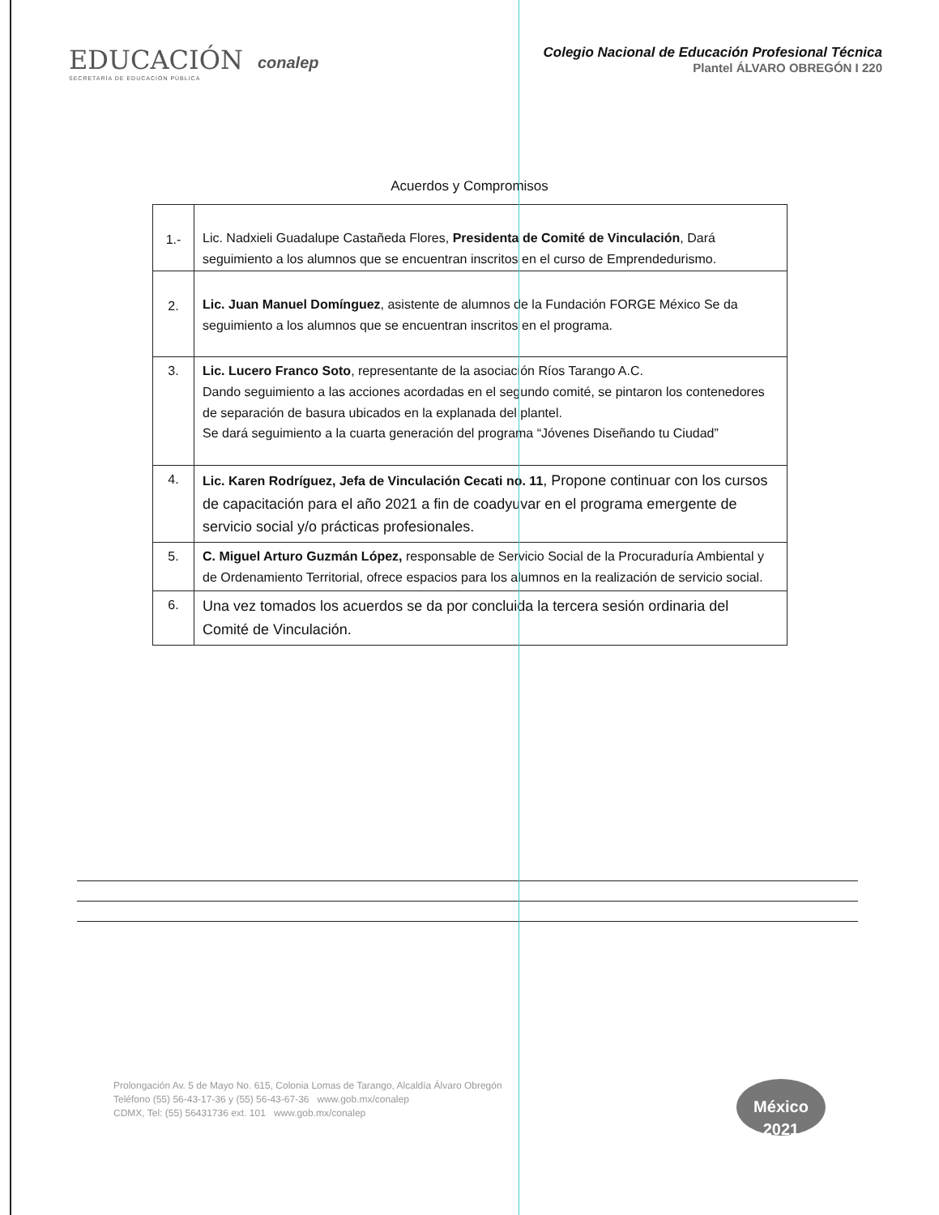EDUCACIÓN
SECRETARÍA DE EDUCACIÓN PÚBLICA
conalep
Colegio Nacional de Educación Profesional Técnica
Plantel ÁLVARO OBREGÓN I 220
Acuerdos y Compromisos
| 1.- | Lic. Nadxieli Guadalupe Castañeda Flores, Presidenta de Comité de Vinculación , Dará seguimiento a los alumnos que se encuentran inscritos en el curso de Emprendedurismo. |
| 2. | Lic. Juan Manuel Domínguez , asistente de alumnos de la Fundación FORGE México Se da seguimiento a los alumnos que se encuentran inscritos en el programa. |
| 3. | Lic. Lucero Franco Soto , representante de la asociación Ríos Tarango A.C. Dando seguimiento a las acciones acordadas en el segundo comité, se pintaron los contenedores de separación de basura ubicados en la explanada del plantel. Se dará seguimiento a la cuarta generación del programa “Jóvenes Diseñando tu Ciudad” |
| 4. | Lic. Karen Rodríguez, Jefa de Vinculación Cecati no. 11 , Propone continuar con los cursos de capacitación para el año 2021 a fin de coadyuvar en el programa emergente de servicio social y/o prácticas profesionales. |
| 5. | C. Miguel Arturo Guzmán López, responsable de Servicio Social de la Procuraduría Ambiental y de Ordenamiento Territorial, ofrece espacios para los alumnos en la realización de servicio social. |
| 6. | Una vez tomados los acuerdos se da por concluida la tercera sesión ordinaria del Comité de Vinculación. |
Prolongación Av. 5 de Mayo No. 615, Colonia Lomas de Tarango, Alcaldía Álvaro Obregón
Teléfono (55) 56-43-17-36 y (55) 56-43-67-36 www.gob.mx/conalep
CDMX, Tel: (55) 56431736 ext. 101 www.gob.mx/conalep
México 2021